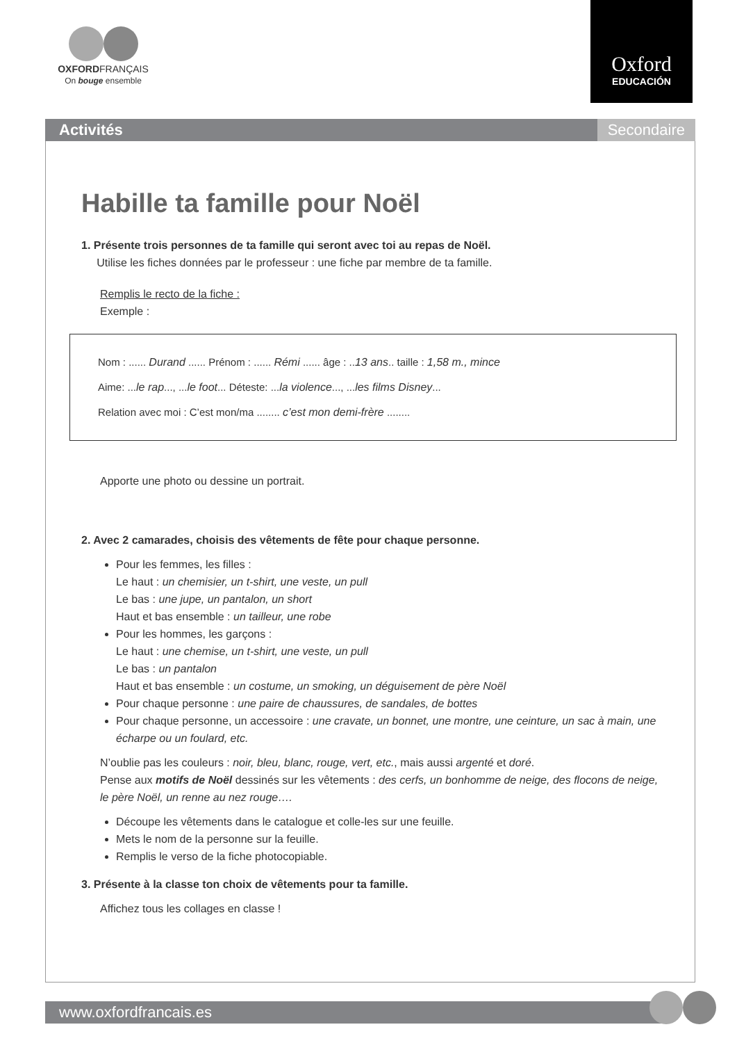OXFORDFRANÇAIS
On bouge ensemble
Oxford
EDUCACIÓN
Activités Secondaire
Habille ta famille pour Noël
1. Présente trois personnes de ta famille qui seront avec toi au repas de Noël.
Utilise les fiches données par le professeur : une fiche par membre de ta famille.
Remplis le recto de la fiche :
Exemple :
Nom : ...... Durand ...... Prénom : ...... Rémi ...... âge : ..13 ans.. taille : 1,58 m., mince
Aime: ...le rap..., ...le foot... Déteste: ...la violence..., ...les films Disney...
Relation avec moi : C’est mon/ma ........ c’est mon demi-frère ........
Apporte une photo ou dessine un portrait.
2. Avec 2 camarades, choisis des vêtements de fête pour chaque personne.
Pour les femmes, les filles :
Le haut : un chemisier, un t-shirt, une veste, un pull
Le bas : une jupe, un pantalon, un short
Haut et bas ensemble : un tailleur, une robe
Pour les hommes, les garçons :
Le haut : une chemise, un t-shirt, une veste, un pull
Le bas : un pantalon
Haut et bas ensemble : un costume, un smoking, un déguisement de père Noël
Pour chaque personne : une paire de chaussures, de sandales, de bottes
Pour chaque personne, un accessoire : une cravate, un bonnet, une montre, une ceinture, un sac à main, une écharpe ou un foulard, etc.
N’oublie pas les couleurs : noir, bleu, blanc, rouge, vert, etc., mais aussi argenté et doré.
Pense aux motifs de Noël dessinés sur les vêtements : des cerfs, un bonhomme de neige, des flocons de neige, le père Noël, un renne au nez rouge….
Découpe les vêtements dans le catalogue et colle-les sur une feuille.
Mets le nom de la personne sur la feuille.
Remplis le verso de la fiche photocopiable.
3. Présente à la classe ton choix de vêtements pour ta famille.
Affichez tous les collages en classe !
www.oxfordfrancais.es